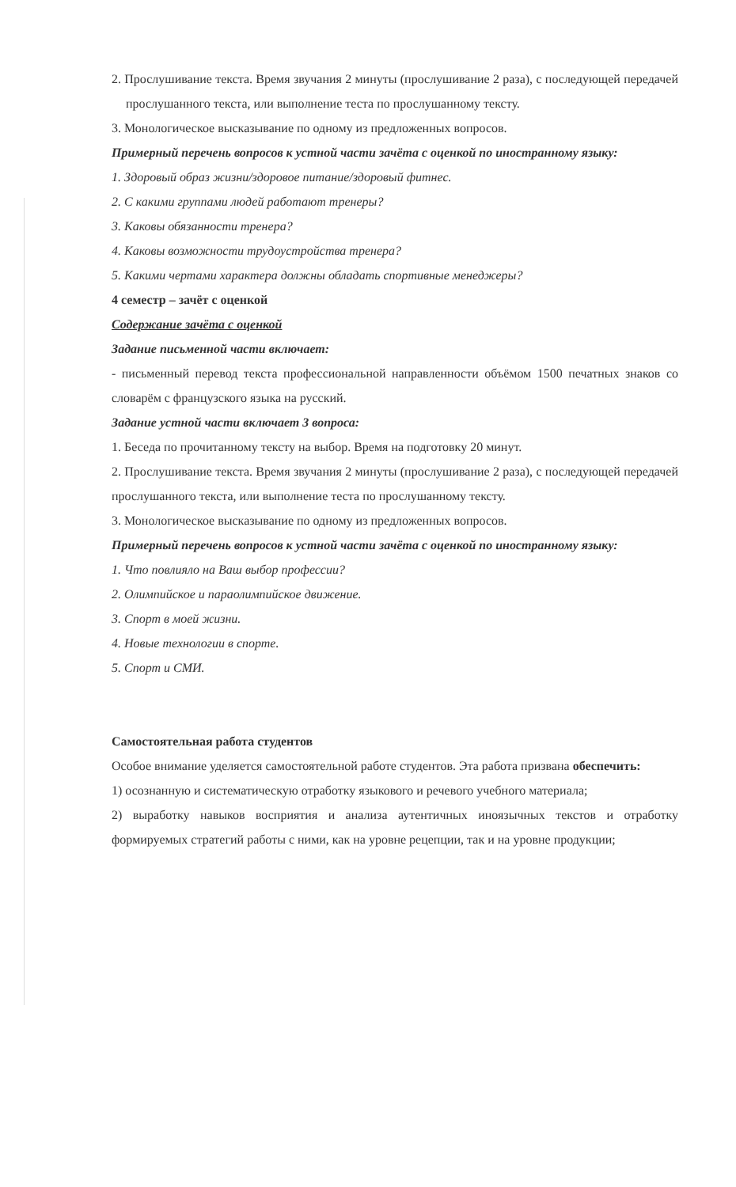2. Прослушивание текста. Время звучания 2 минуты (прослушивание 2 раза), с последующей передачей прослушанного текста, или выполнение теста по прослушанному тексту.
3. Монологическое высказывание по одному из предложенных вопросов.
Примерный перечень вопросов к устной части зачёта с оценкой по иностранному языку:
1. Здоровый образ жизни/здоровое питание/здоровый фитнес.
2. С какими группами людей работают тренеры?
3. Каковы обязанности тренера?
4. Каковы возможности трудоустройства тренера?
5. Какими чертами характера должны обладать спортивные менеджеры?
4 семестр – зачёт с оценкой
Содержание зачёта с оценкой
Задание письменной части включает:
- письменный перевод текста профессиональной направленности объёмом 1500 печатных знаков со словарём с французского языка на русский.
Задание устной части включает 3 вопроса:
1. Беседа по прочитанному тексту на выбор. Время на подготовку 20 минут.
2. Прослушивание текста. Время звучания 2 минуты (прослушивание 2 раза), с последующей передачей прослушанного текста, или выполнение теста по прослушанному тексту.
3. Монологическое высказывание по одному из предложенных вопросов.
Примерный перечень вопросов к устной части зачёта с оценкой по иностранному языку:
1. Что повлияло на Ваш выбор профессии?
2. Олимпийское и параолимпийское движение.
3. Спорт в моей жизни.
4. Новые технологии в спорте.
5. Спорт и СМИ.
Самостоятельная работа студентов
Особое внимание уделяется самостоятельной работе студентов. Эта работа призвана обеспечить:
1) осознанную и систематическую отработку языкового и речевого учебного материала;
2) выработку навыков восприятия и анализа аутентичных иноязычных текстов и отработку формируемых стратегий работы с ними, как на уровне рецепции, так и на уровне продукции;